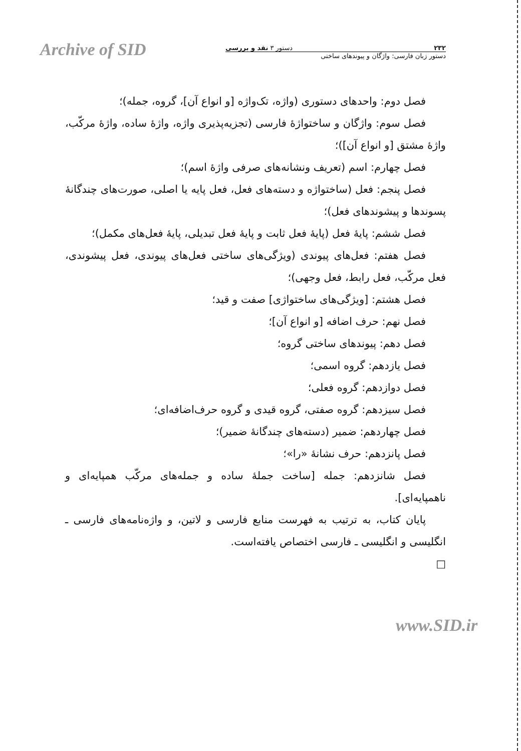Archive of SID
۲۳۲ دستور ۳ نقد و بررسی
دستور زبان فارسی: واژگان و پیوندهای ساختی
فصل دوم: واحدهای دستوری (واژه، تک‌واژه [و انواع آن]، گروه، جمله)؛
فصل سوم: واژگان و ساختواژهٔ فارسی (تجزیه‌پذیری واژه، واژهٔ ساده، واژهٔ مرکّب، واژهٔ مشتق [و انواع آن])؛
فصل چهارم: اسم (تعریف ونشانه‌های صرفی واژهٔ اسم)؛
فصل پنجم: فعل (ساختواژه و دسته‌های فعل، فعل پایه یا اصلی، صورت‌های چندگانهٔ پسوندها و پیشوندهای فعل)؛
فصل ششم: پایهٔ فعل (پایهٔ فعل ثابت و پایهٔ فعل تبدیلی، پایهٔ فعل‌های مکمل)؛
فصل هفتم: فعل‌های پیوندی (ویژگی‌های ساختی فعل‌های پیوندی، فعل پیشوندی، فعل مرکّب، فعل رابط، فعل وجهی)؛
فصل هشتم: [ویژگی‌های ساختواژی] صفت و قید؛
فصل نهم: حرف اضافه [و انواع آن]؛
فصل دهم: پیوندهای ساختی گروه؛
فصل یازدهم: گروه اسمی؛
فصل دوازدهم: گروه فعلی؛
فصل سیزدهم: گروه صفتی، گروه قیدی و گروه حرف‌اضافه‌ای؛
فصل چهاردهم: ضمیر (دسته‌های چندگانهٔ ضمیر)؛
فصل پانزدهم: حرف نشانهٔ «را»؛
فصل شانزدهم: جمله [ساخت جملهٔ ساده و جمله‌های مرکّب همپایه‌ای و ناهمپایه‌ای].
پایان کتاب، به ترتیب به فهرست منابع فارسی و لاتین، و واژه‌نامه‌های فارسی ـ انگلیسی و انگلیسی ـ فارسی اختصاص یافته‌است.
□
www.SID.ir